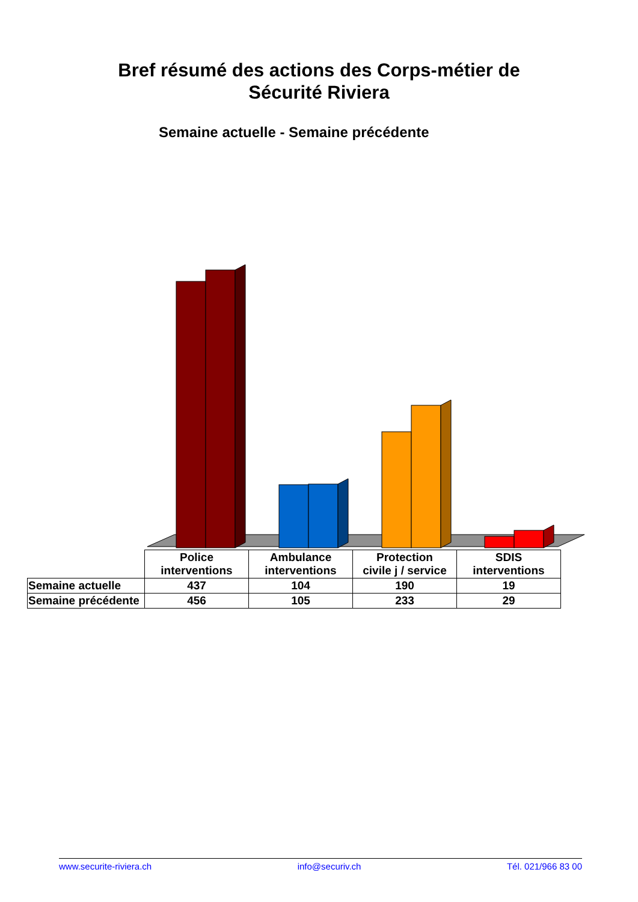Bref résumé des actions des Corps-métier de
Sécurité Riviera
Semaine actuelle - Semaine précédente
| | Police interventions | Ambulance interventions | Protection civile j / service | SDIS interventions |
| --- | --- | --- | --- | --- |
| Semaine actuelle | 437 | 104 | 190 | 19 |
| Semaine précédente | 456 | 105 | 233 | 29 |
www.securite-riviera.ch info@securiv.ch Tél. 021/966 83 00